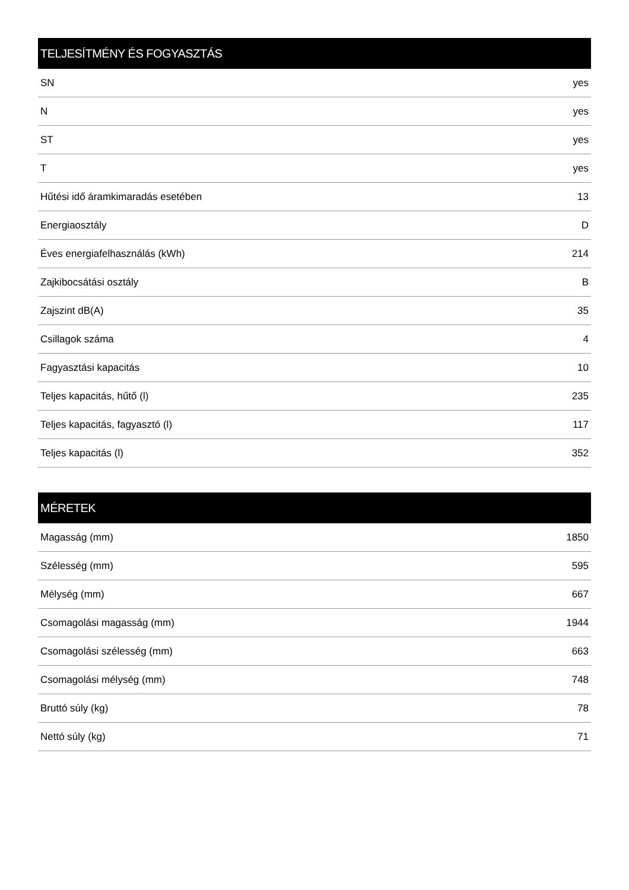| TELJESÍTMÉNY ÉS FOGYASZTÁS | |
| --- | --- |
| SN | yes |
| N | yes |
| ST | yes |
| T | yes |
| Hűtési idő áramkimaradás esetében | 13 |
| Energiaosztály | D |
| Éves energiafelhasználás (kWh) | 214 |
| Zajkibocsátási osztály | B |
| Zajszint dB(A) | 35 |
| Csillagok száma | 4 |
| Fagyasztási kapacitás | 10 |
| Teljes kapacitás, hűtő (l) | 235 |
| Teljes kapacitás, fagyasztó (l) | 117 |
| Teljes kapacitás (l) | 352 |
| MÉRETEK | |
| --- | --- |
| Magasság (mm) | 1850 |
| Szélesség (mm) | 595 |
| Mélység (mm) | 667 |
| Csomagolási magasság (mm) | 1944 |
| Csomagolási szélesség (mm) | 663 |
| Csomagolási mélység (mm) | 748 |
| Bruttó súly (kg) | 78 |
| Nettó súly (kg) | 71 |